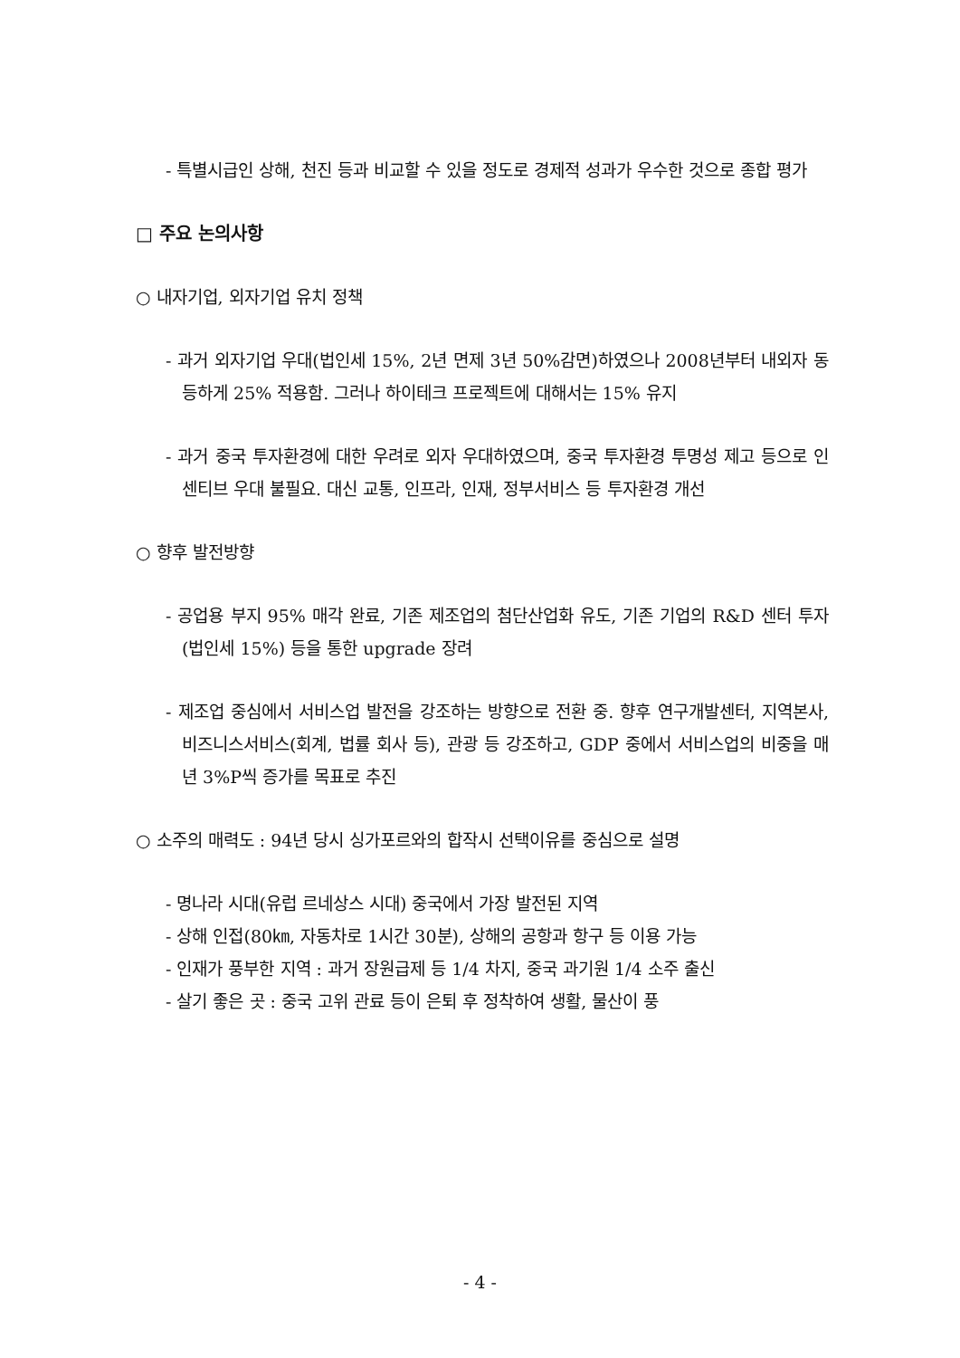- 특별시급인 상해, 천진 등과 비교할 수 있을 정도로 경제적 성과가 우수한 것으로 종합 평가
□ 주요 논의사항
○ 내자기업, 외자기업 유치 정책
- 과거 외자기업 우대(법인세 15%, 2년 면제 3년 50%감면)하였으나 2008년부터 내외자 동등하게 25% 적용함. 그러나 하이테크 프로젝트에 대해서는 15% 유지
- 과거 중국 투자환경에 대한 우려로 외자 우대하였으며, 중국 투자환경 투명성 제고 등으로 인센티브 우대 불필요. 대신 교통, 인프라, 인재, 정부서비스 등 투자환경 개선
○ 향후 발전방향
- 공업용 부지 95% 매각 완료, 기존 제조업의 첨단산업화 유도, 기존 기업의 R&D 센터 투자(법인세 15%) 등을 통한 upgrade 장려
- 제조업 중심에서 서비스업 발전을 강조하는 방향으로 전환 중. 향후 연구개발센터, 지역본사, 비즈니스서비스(회계, 법률 회사 등), 관광 등 강조하고, GDP 중에서 서비스업의 비중을 매년 3%P씩 증가를 목표로 추진
○ 소주의 매력도 : 94년 당시 싱가포르와의 합작시 선택이유를 중심으로 설명
- 명나라 시대(유럽 르네상스 시대) 중국에서 가장 발전된 지역
- 상해 인접(80㎞, 자동차로 1시간 30분), 상해의 공항과 항구 등 이용 가능
- 인재가 풍부한 지역 : 과거 장원급제 등 1/4 차지, 중국 과기원 1/4 소주 출신
- 살기 좋은 곳 : 중국 고위 관료 등이 은퇴 후 정착하여 생활, 물산이 풍
- 4 -